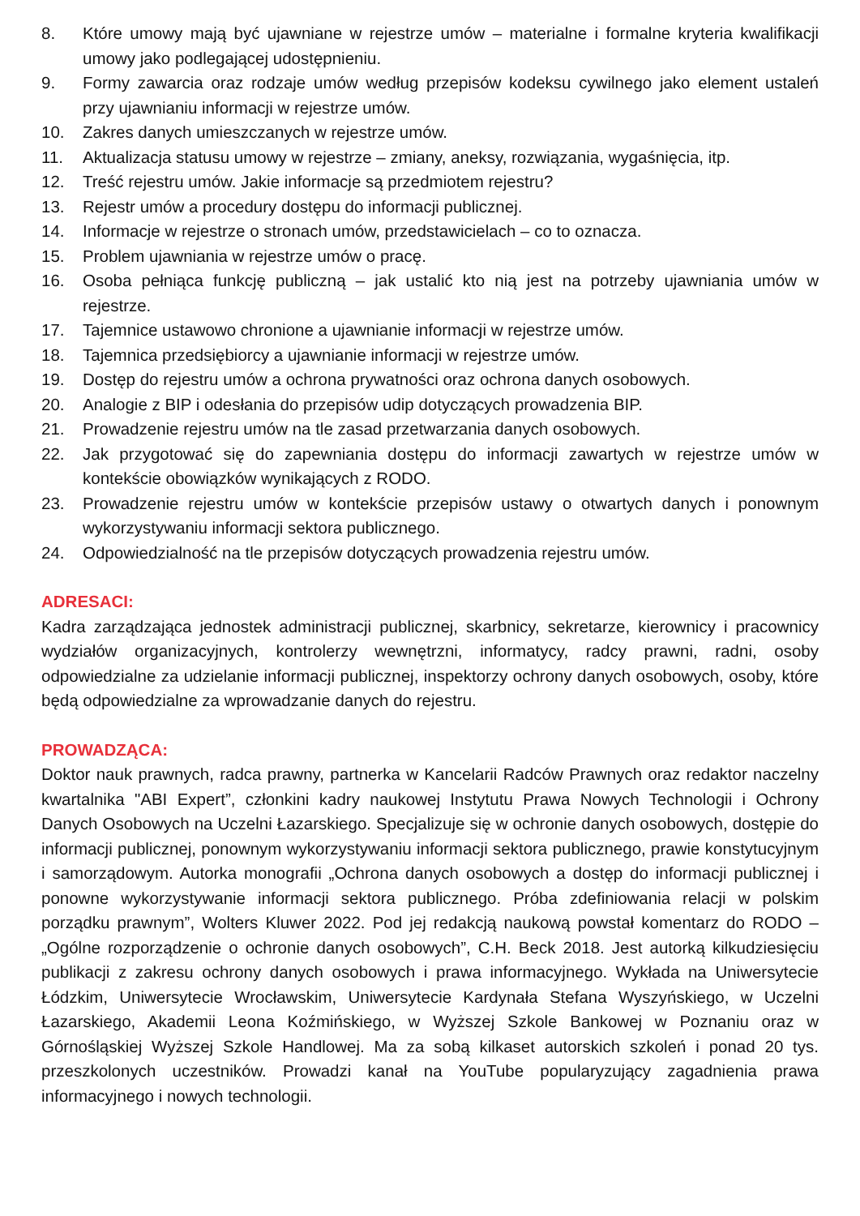8. Które umowy mają być ujawniane w rejestrze umów – materialne i formalne kryteria kwalifikacji umowy jako podlegającej udostępnieniu.
9. Formy zawarcia oraz rodzaje umów według przepisów kodeksu cywilnego jako element ustaleń przy ujawnianiu informacji w rejestrze umów.
10. Zakres danych umieszczanych w rejestrze umów.
11. Aktualizacja statusu umowy w rejestrze – zmiany, aneksy, rozwiązania, wygaśnięcia, itp.
12. Treść rejestru umów. Jakie informacje są przedmiotem rejestru?
13. Rejestr umów a procedury dostępu do informacji publicznej.
14. Informacje w rejestrze o stronach umów, przedstawicielach – co to oznacza.
15. Problem ujawniania w rejestrze umów o pracę.
16. Osoba pełniąca funkcję publiczną – jak ustalić kto nią jest na potrzeby ujawniania umów w rejestrze.
17. Tajemnice ustawowo chronione a ujawnianie informacji w rejestrze umów.
18. Tajemnica przedsiębiorcy a ujawnianie informacji w rejestrze umów.
19. Dostęp do rejestru umów a ochrona prywatności oraz ochrona danych osobowych.
20. Analogie z BIP i odesłania do przepisów udip dotyczących prowadzenia BIP.
21. Prowadzenie rejestru umów na tle zasad przetwarzania danych osobowych.
22. Jak przygotować się do zapewniania dostępu do informacji zawartych w rejestrze umów w kontekście obowiązków wynikających z RODO.
23. Prowadzenie rejestru umów w kontekście przepisów ustawy o otwartych danych i ponownym wykorzystywaniu informacji sektora publicznego.
24. Odpowiedzialność na tle przepisów dotyczących prowadzenia rejestru umów.
ADRESACI:
Kadra zarządzająca jednostek administracji publicznej, skarbnicy, sekretarze, kierownicy i pracownicy wydziałów organizacyjnych, kontrolerzy wewnętrzni, informatycy, radcy prawni, radni, osoby odpowiedzialne za udzielanie informacji publicznej, inspektorzy ochrony danych osobowych, osoby, które będą odpowiedzialne za wprowadzanie danych do rejestru.
PROWADZĄCA:
Doktor nauk prawnych, radca prawny, partnerka w Kancelarii Radców Prawnych oraz redaktor naczelny kwartalnika "ABI Expert”, członkini kadry naukowej Instytutu Prawa Nowych Technologii i Ochrony Danych Osobowych na Uczelni Łazarskiego. Specjalizuje się w ochronie danych osobowych, dostępie do informacji publicznej, ponownym wykorzystywaniu informacji sektora publicznego, prawie konstytucyjnym i samorządowym. Autorka monografii „Ochrona danych osobowych a dostęp do informacji publicznej i ponowne wykorzystywanie informacji sektora publicznego. Próba zdefiniowania relacji w polskim porządku prawnym”, Wolters Kluwer 2022. Pod jej redakcją naukową powstał komentarz do RODO – „Ogólne rozporządzenie o ochronie danych osobowych”, C.H. Beck 2018. Jest autorką kilkudziesięciu publikacji z zakresu ochrony danych osobowych i prawa informacyjnego. Wykłada na Uniwersytecie Łódzkim, Uniwersytecie Wrocławskim, Uniwersytecie Kardynała Stefana Wyszyńskiego, w Uczelni Łazarskiego, Akademii Leona Koźmińskiego, w Wyższej Szkole Bankowej w Poznaniu oraz w Górnośląskiej Wyższej Szkole Handlowej. Ma za sobą kilkaset autorskich szkoleń i ponad 20 tys. przeszkolonych uczestników. Prowadzi kanał na YouTube popularyzujący zagadnienia prawa informacyjnego i nowych technologii.